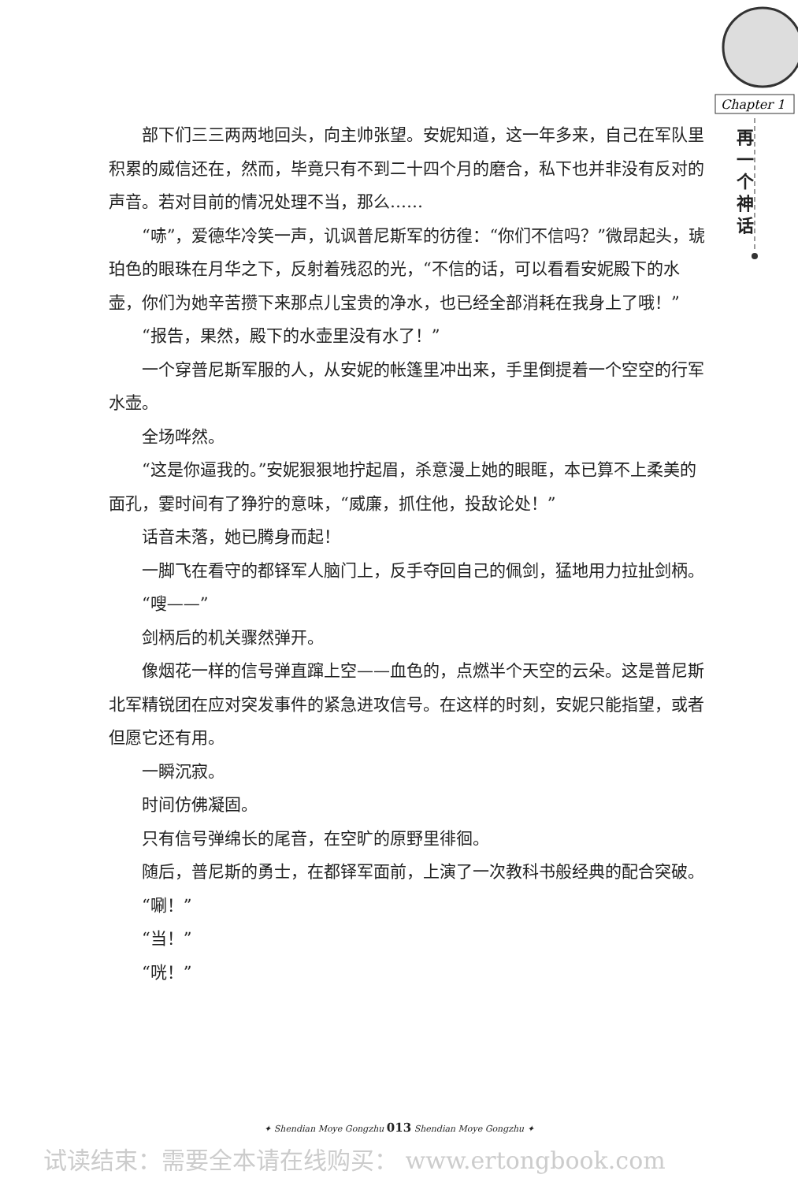Chapter 1
再一个神话
部下们三三两两地回头，向主帅张望。安妮知道，这一年多来，自己在军队里积累的威信还在，然而，毕竟只有不到二十四个月的磨合，私下也并非没有反对的声音。若对目前的情况处理不当，那么……
“哧”，爱德华冷笑一声，讥讽普尼斯军的彷徨：“你们不信吗？”微昂起头，琥珀色的眼珠在月华之下，反射着残忍的光，“不信的话，可以看看安妮殿下的水壶，你们为她辛苦攒下来那点儿宝贵的净水，也已经全部消耗在我身上了哦！”
“报告，果然，殿下的水壶里没有水了！”
一个穿普尼斯军服的人，从安妮的帐篷里冲出来，手里倒提着一个空空的行军水壶。
全场哗然。
“这是你逼我的。”安妮狠狠地拧起眉，杀意漫上她的眼眶，本已算不上柔美的面孔，霎时间有了狰狞的意味，“威廉，抓住他，投敌论处！”
话音未落，她已腾身而起！
一脚飞在看守的都铎军人脑门上，反手夺回自己的佩剑，猛地用力拉扯剑柄。
“嗖——”
剑柄后的机关骤然弹开。
像烟花一样的信号弹直蹿上空——血色的，点燃半个天空的云朵。这是普尼斯北军精锐团在应对突发事件的紧急进攻信号。在这样的时刻，安妮只能指望，或者但愿它还有用。
一瞬沉寂。
时间仿佛凝固。
只有信号弹绵长的尾音，在空旷的原野里徘徊。
随后，普尼斯的勇士，在都铎军面前，上演了一次教科书般经典的配合突破。
“唰！”
“当！”
“咣！”
✦ Shendian Moye Gongzhu 013 Shendian Moye Gongzhu ✦
试读结束：需要全本请在线购买： www.ertongbook.com